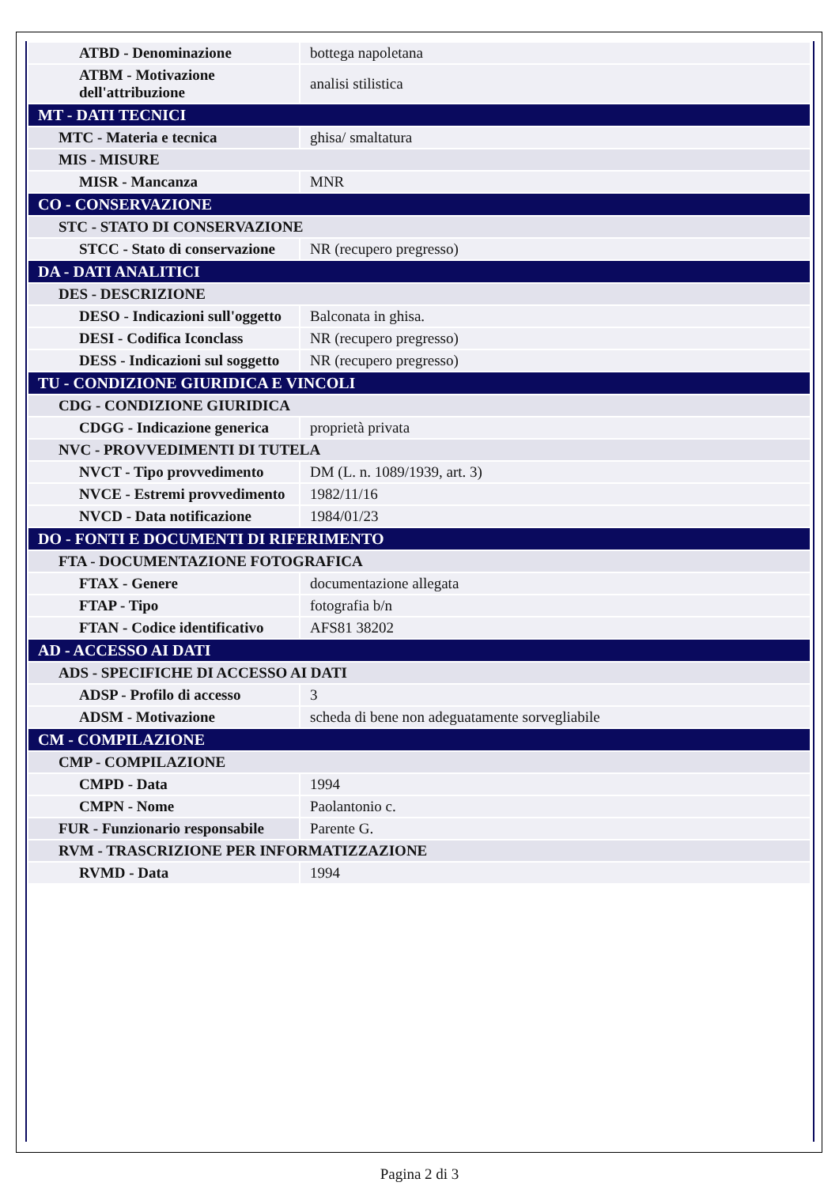| ATBD - Denominazione | bottega napoletana |
| ATBM - Motivazione dell'attribuzione | analisi stilistica |
| MT - DATI TECNICI | |
| MTC - Materia e tecnica | ghisa/ smaltatura |
| MIS - MISURE | |
| MISR - Mancanza | MNR |
| CO - CONSERVAZIONE | |
| STC - STATO DI CONSERVAZIONE | |
| STCC - Stato di conservazione | NR (recupero pregresso) |
| DA - DATI ANALITICI | |
| DES - DESCRIZIONE | |
| DESO - Indicazioni sull'oggetto | Balconata in ghisa. |
| DESI - Codifica Iconclass | NR (recupero pregresso) |
| DESS - Indicazioni sul soggetto | NR (recupero pregresso) |
| TU - CONDIZIONE GIURIDICA E VINCOLI | |
| CDG - CONDIZIONE GIURIDICA | |
| CDGG - Indicazione generica | proprietà privata |
| NVC - PROVVEDIMENTI DI TUTELA | |
| NVCT - Tipo provvedimento | DM (L. n. 1089/1939, art. 3) |
| NVCE - Estremi provvedimento | 1982/11/16 |
| NVCD - Data notificazione | 1984/01/23 |
| DO - FONTI E DOCUMENTI DI RIFERIMENTO | |
| FTA - DOCUMENTAZIONE FOTOGRAFICA | |
| FTAX - Genere | documentazione allegata |
| FTAP - Tipo | fotografia b/n |
| FTAN - Codice identificativo | AFS81 38202 |
| AD - ACCESSO AI DATI | |
| ADS - SPECIFICHE DI ACCESSO AI DATI | |
| ADSP - Profilo di accesso | 3 |
| ADSM - Motivazione | scheda di bene non adeguatamente sorvegliabile |
| CM - COMPILAZIONE | |
| CMP - COMPILAZIONE | |
| CMPD - Data | 1994 |
| CMPN - Nome | Paolantonio c. |
| FUR - Funzionario responsabile | Parente G. |
| RVM - TRASCRIZIONE PER INFORMATIZZAZIONE | |
| RVMD - Data | 1994 |
Pagina 2 di 3